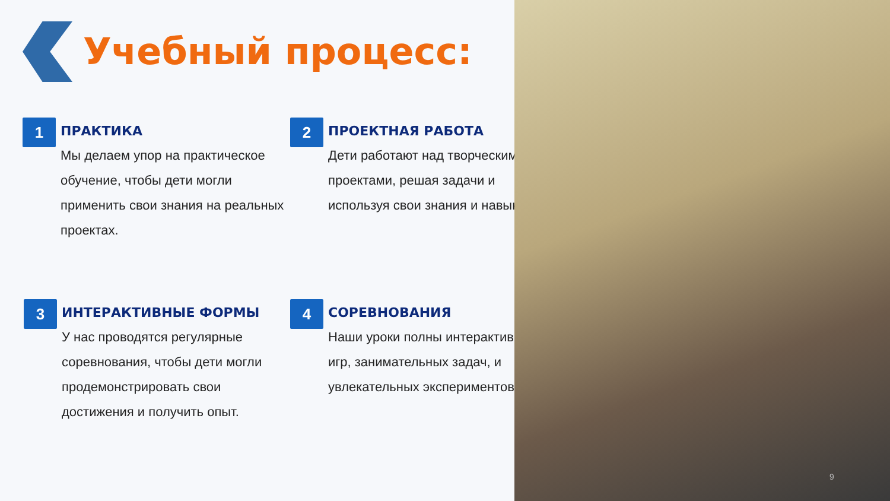Учебный процесс:
1
ПРАКТИКА
Мы делаем упор на практическое обучение, чтобы дети могли применить свои знания на реальных проектах.
2
ПРОЕКТНАЯ РАБОТА
Дети работают над творческими проектами, решая задачи и используя свои знания и навыки.
3
ИНТЕРАКТИВНЫЕ ФОРМЫ
У нас проводятся регулярные соревнования, чтобы дети могли продемонстрировать свои достижения и получить опыт.
4
СОРЕВНОВАНИЯ
Наши уроки полны интерактивных игр, занимательных задач, и увлекательных экспериментов.
9